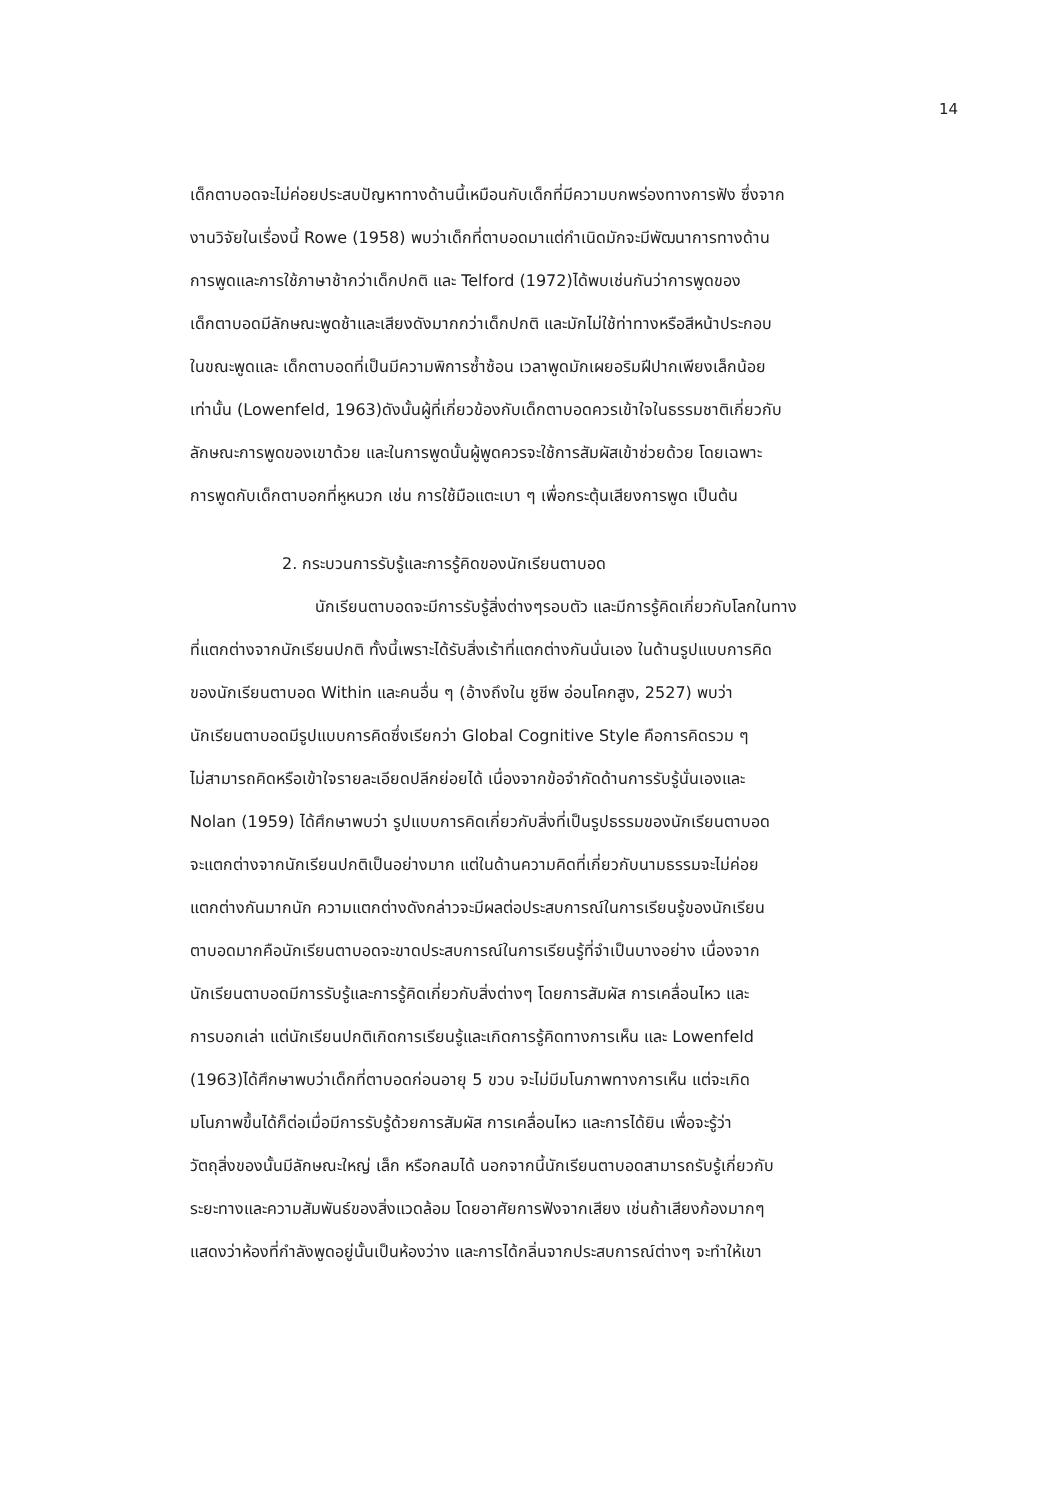14
เด็กตาบอดจะไม่ค่อยประสบปัญหาทางด้านนี้เหมือนกับเด็กที่มีความบกพร่องทางการฟัง ซึ่งจาก
งานวิจัยในเรื่องนี้ Rowe (1958) พบว่าเด็กที่ตาบอดมาแต่กำเนิดมักจะมีพัฒนาการทางด้าน
การพูดและการใช้ภาษาช้ากว่าเด็กปกติ และ Telford (1972)ได้พบเช่นกันว่าการพูดของ
เด็กตาบอดมีลักษณะพูดช้าและเสียงดังมากกว่าเด็กปกติ และมักไม่ใช้ท่าทางหรือสีหน้าประกอบ
ในขณะพูดและ เด็กตาบอดที่เป็นมีความพิการซ้ำซ้อน เวลาพูดมักเผยอริมฝีปากเพียงเล็กน้อย
เท่านั้น (Lowenfeld, 1963)ดังนั้นผู้ที่เกี่ยวข้องกับเด็กตาบอดควรเข้าใจในธรรมชาติเกี่ยวกับ
ลักษณะการพูดของเขาด้วย และในการพูดนั้นผู้พูดควรจะใช้การสัมผัสเข้าช่วยด้วย โดยเฉพาะ
การพูดกับเด็กตาบอกที่หูหนวก เช่น การใช้มือแตะเบา ๆ เพื่อกระตุ้นเสียงการพูด เป็นต้น
2. กระบวนการรับรู้และการรู้คิดของนักเรียนตาบอด
นักเรียนตาบอดจะมีการรับรู้สิ่งต่างๆรอบตัว และมีการรู้คิดเกี่ยวกับโลกในทาง
ที่แตกต่างจากนักเรียนปกติ ทั้งนี้เพราะได้รับสิ่งเร้าที่แตกต่างกันนั่นเอง ในด้านรูปแบบการคิด
ของนักเรียนตาบอด Within และคนอื่น ๆ (อ้างถึงใน ชูชีพ อ่อนโคกสูง, 2527) พบว่า
นักเรียนตาบอดมีรูปแบบการคิดซึ่งเรียกว่า Global Cognitive Style คือการคิดรวม ๆ
ไม่สามารถคิดหรือเข้าใจรายละเอียดปลีกย่อยได้ เนื่องจากข้อจำกัดด้านการรับรู้นั่นเองและ
Nolan (1959) ได้ศึกษาพบว่า รูปแบบการคิดเกี่ยวกับสิ่งที่เป็นรูปธรรมของนักเรียนตาบอด
จะแตกต่างจากนักเรียนปกติเป็นอย่างมาก แต่ในด้านความคิดที่เกี่ยวกับนามธรรมจะไม่ค่อย
แตกต่างกันมากนัก ความแตกต่างดังกล่าวจะมีผลต่อประสบการณ์ในการเรียนรู้ของนักเรียน
ตาบอดมากคือนักเรียนตาบอดจะขาดประสบการณ์ในการเรียนรู้ที่จำเป็นบางอย่าง เนื่องจาก
นักเรียนตาบอดมีการรับรู้และการรู้คิดเกี่ยวกับสิ่งต่างๆ โดยการสัมผัส การเคลื่อนไหว และ
การบอกเล่า แต่นักเรียนปกติเกิดการเรียนรู้และเกิดการรู้คิดทางการเห็น และ Lowenfeld
(1963)ได้ศึกษาพบว่าเด็กที่ตาบอดก่อนอายุ 5 ขวบ จะไม่มีมโนภาพทางการเห็น แต่จะเกิด
มโนภาพขึ้นได้ก็ต่อเมื่อมีการรับรู้ด้วยการสัมผัส การเคลื่อนไหว และการได้ยิน เพื่อจะรู้ว่า
วัตถุสิ่งของนั้นมีลักษณะใหญ่ เล็ก หรือกลมได้ นอกจากนี้นักเรียนตาบอดสามารถรับรู้เกี่ยวกับ
ระยะทางและความสัมพันธ์ของสิ่งแวดล้อม โดยอาศัยการฟังจากเสียง เช่นถ้าเสียงก้องมากๆ
แสดงว่าห้องที่กำลังพูดอยู่นั้นเป็นห้องว่าง และการได้กลิ่นจากประสบการณ์ต่างๆ จะทำให้เขา